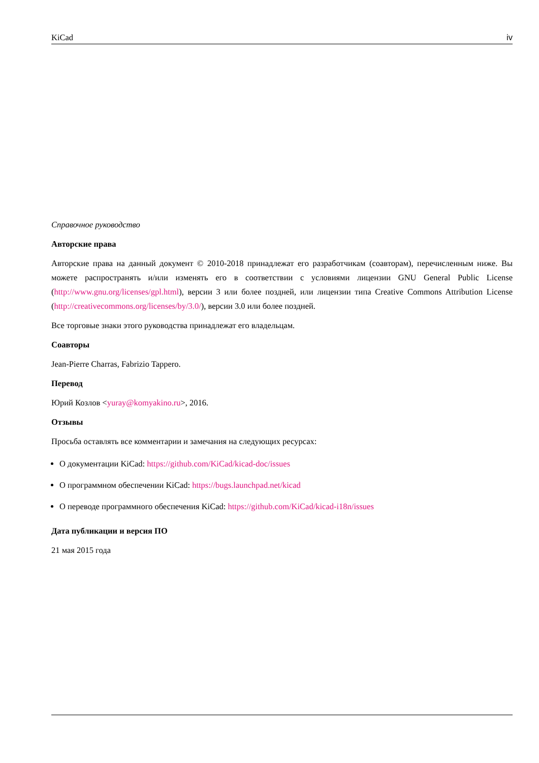KiCad iv
Справочное руководство
Авторские права
Авторские права на данный документ © 2010-2018 принадлежат его разработчикам (соавторам), перечисленным ниже. Вы можете распространять и/или изменять его в соответствии с условиями лицензии GNU General Public License (http://www.gnu.org/licenses/gpl.html), версии 3 или более поздней, или лицензии типа Creative Commons Attribution License (http://creativecommons.org/licenses/by/3.0/), версии 3.0 или более поздней.
Все торговые знаки этого руководства принадлежат его владельцам.
Соавторы
Jean-Pierre Charras, Fabrizio Tappero.
Перевод
Юрий Козлов <yuray@komyakino.ru>, 2016.
Отзывы
Просьба оставлять все комментарии и замечания на следующих ресурсах:
О документации KiCad: https://github.com/KiCad/kicad-doc/issues
О программном обеспечении KiCad: https://bugs.launchpad.net/kicad
О переводе программного обеспечения KiCad: https://github.com/KiCad/kicad-i18n/issues
Дата публикации и версия ПО
21 мая 2015 года